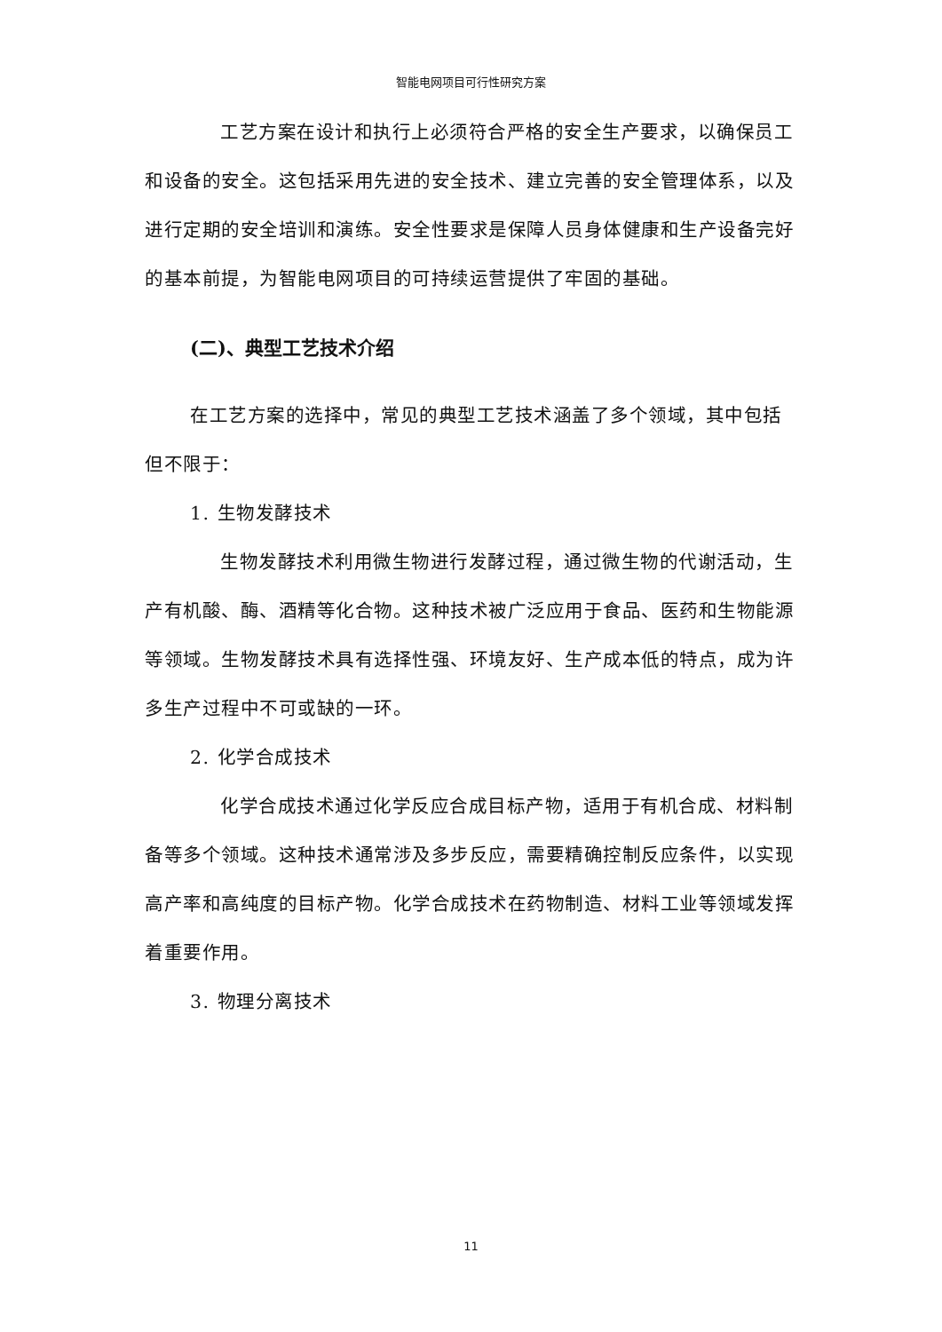智能电网项目可行性研究方案
工艺方案在设计和执行上必须符合严格的安全生产要求，以确保员工和设备的安全。这包括采用先进的安全技术、建立完善的安全管理体系，以及进行定期的安全培训和演练。安全性要求是保障人员身体健康和生产设备完好的基本前提，为智能电网项目的可持续运营提供了牢固的基础。
(二)、典型工艺技术介绍
在工艺方案的选择中，常见的典型工艺技术涵盖了多个领域，其中包括但不限于：
1. 生物发酵技术
生物发酵技术利用微生物进行发酵过程，通过微生物的代谢活动，生产有机酸、酶、酒精等化合物。这种技术被广泛应用于食品、医药和生物能源等领域。生物发酵技术具有选择性强、环境友好、生产成本低的特点，成为许多生产过程中不可或缺的一环。
2. 化学合成技术
化学合成技术通过化学反应合成目标产物，适用于有机合成、材料制备等多个领域。这种技术通常涉及多步反应，需要精确控制反应条件，以实现高产率和高纯度的目标产物。化学合成技术在药物制造、材料工业等领域发挥着重要作用。
3. 物理分离技术
11